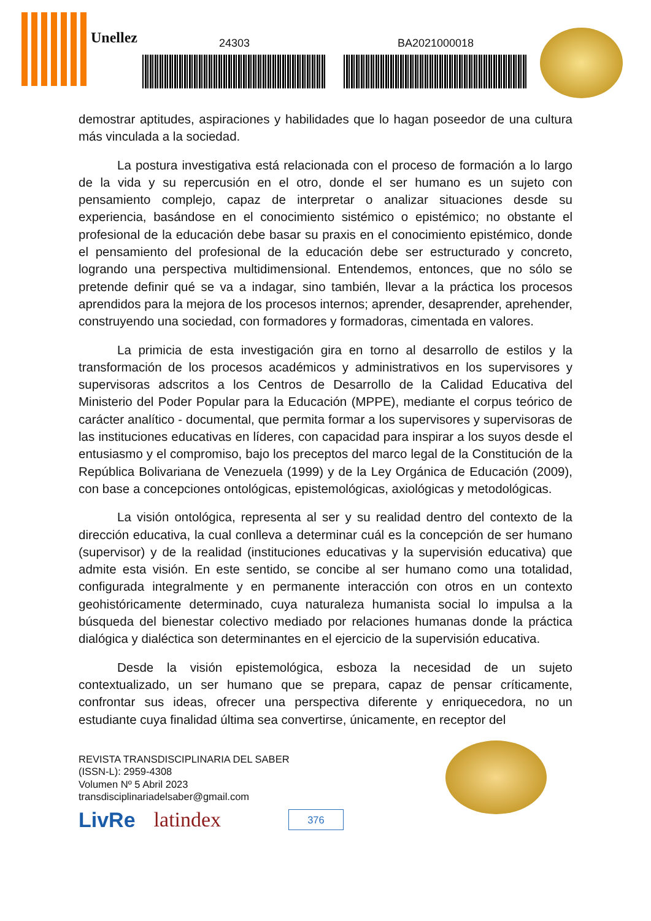Unellez 24303 BA2021000018
demostrar aptitudes, aspiraciones y habilidades que lo hagan poseedor de una cultura más vinculada a la sociedad.
La postura investigativa está relacionada con el proceso de formación a lo largo de la vida y su repercusión en el otro, donde el ser humano es un sujeto con pensamiento complejo, capaz de interpretar o analizar situaciones desde su experiencia, basándose en el conocimiento sistémico o epistémico; no obstante el profesional de la educación debe basar su praxis en el conocimiento epistémico, donde el pensamiento del profesional de la educación debe ser estructurado y concreto, logrando una perspectiva multidimensional. Entendemos, entonces, que no sólo se pretende definir qué se va a indagar, sino también, llevar a la práctica los procesos aprendidos para la mejora de los procesos internos; aprender, desaprender, aprehender, construyendo una sociedad, con formadores y formadoras, cimentada en valores.
La primicia de esta investigación gira en torno al desarrollo de estilos y la transformación de los procesos académicos y administrativos en los supervisores y supervisoras adscritos a los Centros de Desarrollo de la Calidad Educativa del Ministerio del Poder Popular para la Educación (MPPE), mediante el corpus teórico de carácter analítico - documental, que permita formar a los supervisores y supervisoras de las instituciones educativas en líderes, con capacidad para inspirar a los suyos desde el entusiasmo y el compromiso, bajo los preceptos del marco legal de la Constitución de la República Bolivariana de Venezuela (1999) y de la Ley Orgánica de Educación (2009), con base a concepciones ontológicas, epistemológicas, axiológicas y metodológicas.
La visión ontológica, representa al ser y su realidad dentro del contexto de la dirección educativa, la cual conlleva a determinar cuál es la concepción de ser humano (supervisor) y de la realidad (instituciones educativas y la supervisión educativa) que admite esta visión. En este sentido, se concibe al ser humano como una totalidad, configurada integralmente y en permanente interacción con otros en un contexto geohistóricamente determinado, cuya naturaleza humanista social lo impulsa a la búsqueda del bienestar colectivo mediado por relaciones humanas donde la práctica dialógica y dialéctica son determinantes en el ejercicio de la supervisión educativa.
Desde la visión epistemológica, esboza la necesidad de un sujeto contextualizado, un ser humano que se prepara, capaz de pensar críticamente, confrontar sus ideas, ofrecer una perspectiva diferente y enriquecedora, no un estudiante cuya finalidad última sea convertirse, únicamente, en receptor del
REVISTA TRANSDISCIPLINARIA DEL SABER
(ISSN-L): 2959-4308
Volumen Nº 5 Abril 2023
transdisciplinariadelsaber@gmail.com
LivRe latindex 376